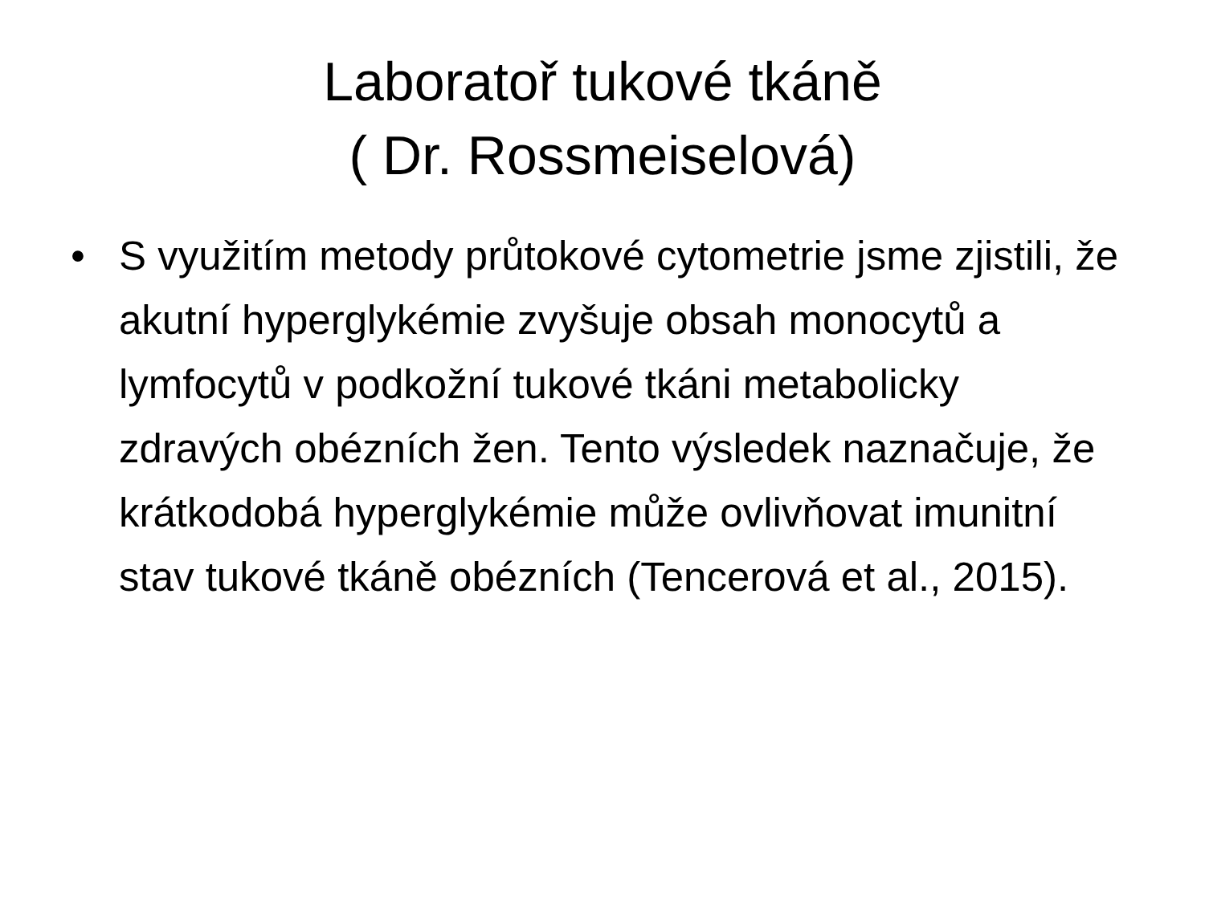Laboratoř tukové tkáně
( Dr. Rossmeiselová)
• S využitím metody průtokové cytometrie jsme zjistili, že akutní hyperglykémie zvyšuje obsah monocytů a lymfocytů v podkožní tukové tkáni metabolicky zdravých obézních žen. Tento výsledek naznačuje, že krátkodobá hyperglykémie může ovlivňovat imunitní stav tukové tkáně obézních (Tencerová et al., 2015).